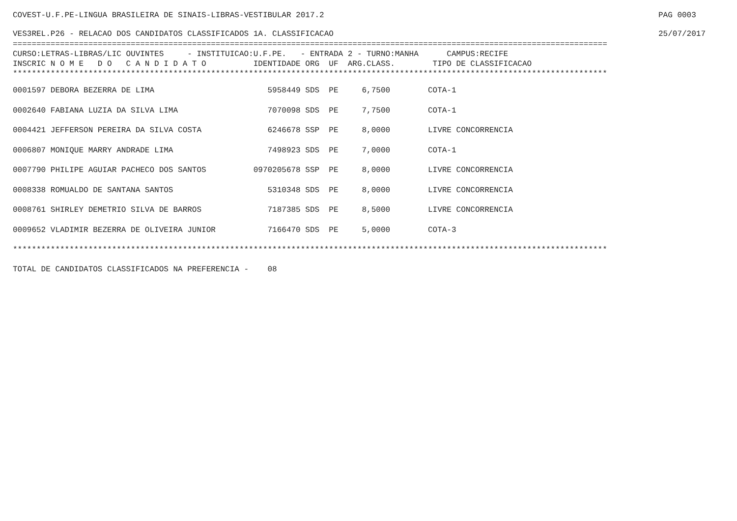COVEST-U.F.PE-LINGUA BRASILEIRA DE SINAIS-LIBRAS-VESTIBULAR 2017.2 PAG 0003
VES3REL.P26 - RELACAO DOS CANDIDATOS CLASSIFICADOS 1A. CLASSIFICACAO 25/07/2017
==============================================================================================================================
CURSO:LETRAS-LIBRAS/LIC OUVINTES     - INSTITUICAO:U.F.PE.   - ENTRADA 2 - TURNO:MANHA      CAMPUS:RECIFE
INSCRIC N O M E   D O   C A N D I D A T O          IDENTIDADE ORG  UF  ARG.CLASS.        TIPO DE CLASSIFICACAO
******************************************************************************************************************************
| 0001597 DEBORA BEZERRA DE LIMA 5958449 SDS PE 6,7500 COTA-1 |
| 0002640 FABIANA LUZIA DA SILVA LIMA 7070098 SDS PE 7,7500 COTA-1 |
| 0004421 JEFFERSON PEREIRA DA SILVA COSTA 6246678 SSP PE 8,0000 LIVRE CONCORRENCIA |
| 0006807 MONIQUE MARRY ANDRADE LIMA 7498923 SDS PE 7,0000 COTA-1 |
| 0007790 PHILIPE AGUIAR PACHECO DOS SANTOS 0970205678 SSP PE 8,0000 LIVRE CONCORRENCIA |
| 0008338 ROMUALDO DE SANTANA SANTOS 5310348 SDS PE 8,0000 LIVRE CONCORRENCIA |
| 0008761 SHIRLEY DEMETRIO SILVA DE BARROS 7187385 SDS PE 8,5000 LIVRE CONCORRENCIA |
| 0009652 VLADIMIR BEZERRA DE OLIVEIRA JUNIOR 7166470 SDS PE 5,0000 COTA-3 |
******************************************************************************************************************************
TOTAL DE CANDIDATOS CLASSIFICADOS NA PREFERENCIA -    08